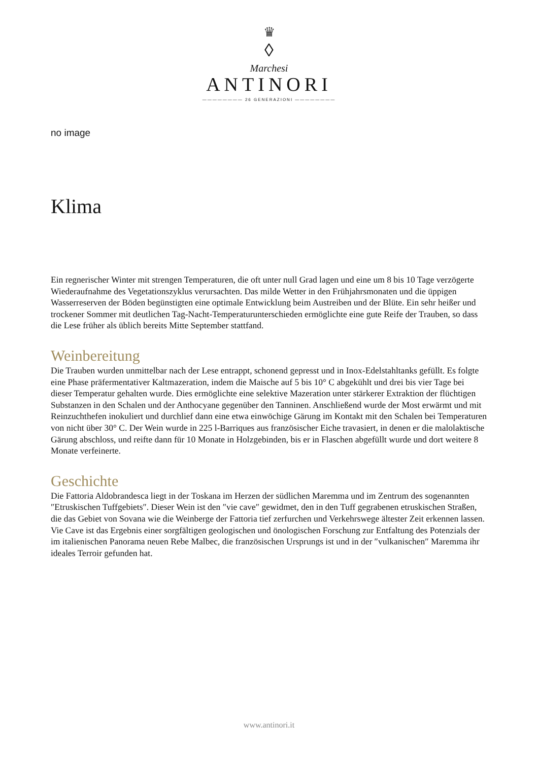♛
◊
Marchesi
ANTINORI
———————— 26 GENERAZIONI ————————
no image
Klima
Ein regnerischer Winter mit strengen Temperaturen, die oft unter null Grad lagen und eine um 8 bis 10 Tage verzögerte Wiederaufnahme des Vegetationszyklus verursachten. Das milde Wetter in den Frühjahrsmonaten und die üppigen Wasserreserven der Böden begünstigten eine optimale Entwicklung beim Austreiben und der Blüte. Ein sehr heißer und trockener Sommer mit deutlichen Tag-Nacht-Temperaturunterschieden ermöglichte eine gute Reife der Trauben, so dass die Lese früher als üblich bereits Mitte September stattfand.
Weinbereitung
Die Trauben wurden unmittelbar nach der Lese entrappt, schonend gepresst und in Inox-Edelstahltanks gefüllt. Es folgte eine Phase präfermentativer Kaltmazeration, indem die Maische auf 5 bis 10° C abgekühlt und drei bis vier Tage bei dieser Temperatur gehalten wurde. Dies ermöglichte eine selektive Mazeration unter stärkerer Extraktion der flüchtigen Substanzen in den Schalen und der Anthocyane gegenüber den Tanninen. Anschließend wurde der Most erwärmt und mit Reinzuchthefen inokuliert und durchlief dann eine etwa einwöchige Gärung im Kontakt mit den Schalen bei Temperaturen von nicht über 30° C. Der Wein wurde in 225 l-Barriques aus französischer Eiche travasiert, in denen er die malolaktische Gärung abschloss, und reifte dann für 10 Monate in Holzgebinden, bis er in Flaschen abgefüllt wurde und dort weitere 8 Monate verfeinerte.
Geschichte
Die Fattoria Aldobrandesca liegt in der Toskana im Herzen der südlichen Maremma und im Zentrum des sogenannten ″Etruskischen Tuffgebiets″. Dieser Wein ist den ″vie cave″ gewidmet, den in den Tuff gegrabenen etruskischen Straßen, die das Gebiet von Sovana wie die Weinberge der Fattoria tief zerfurchen und Verkehrswege ältester Zeit erkennen lassen. Vie Cave ist das Ergebnis einer sorgfältigen geologischen und önologischen Forschung zur Entfaltung des Potenzials der im italienischen Panorama neuen Rebe Malbec, die französischen Ursprungs ist und in der ″vulkanischen″ Maremma ihr ideales Terroir gefunden hat.
www.antinori.it